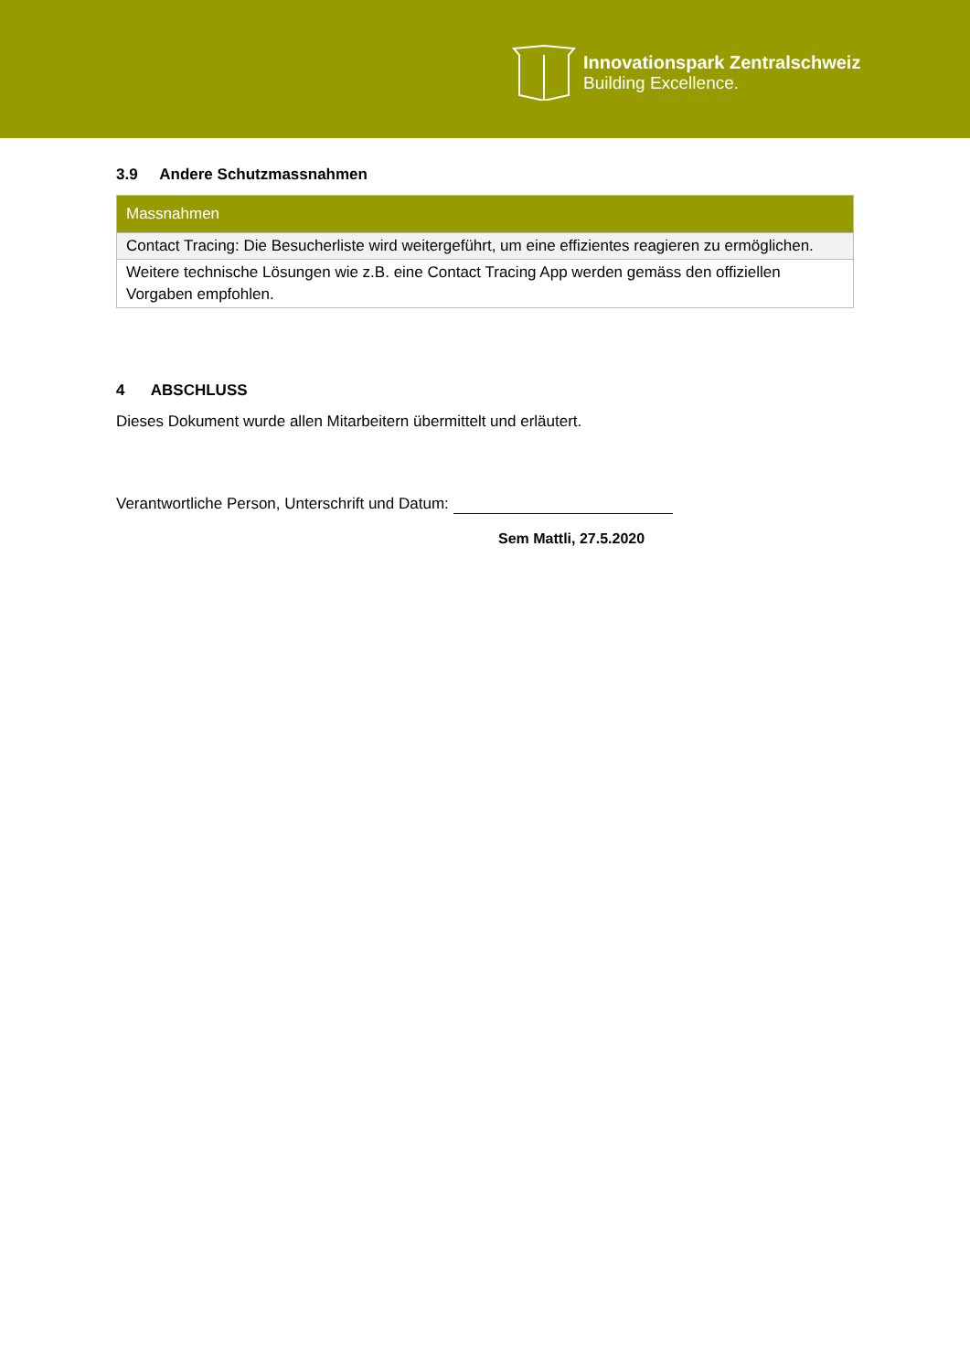Innovationspark Zentralschweiz
Building Excellence.
3.9 Andere Schutzmassnahmen
| Massnahmen |
| --- |
| Contact Tracing: Die Besucherliste wird weitergeführt, um eine effizientes reagieren zu ermöglichen. |
| Weitere technische Lösungen wie z.B. eine Contact Tracing App werden gemäss den offiziellen Vorgaben empfohlen. |
4 ABSCHLUSS
Dieses Dokument wurde allen Mitarbeitern übermittelt und erläutert.
Verantwortliche Person, Unterschrift und Datum:
Sem Mattli, 27.5.2020